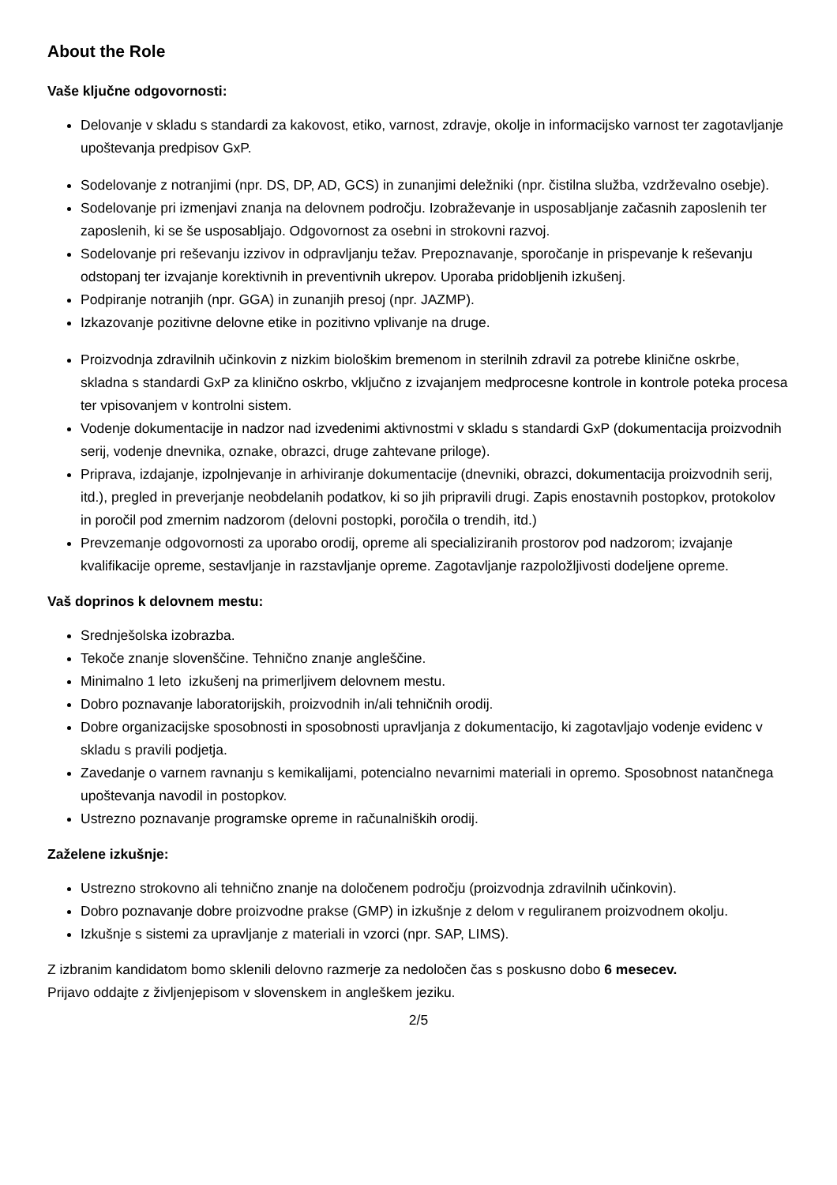About the Role
Vaše ključne odgovornosti:
Delovanje v skladu s standardi za kakovost, etiko, varnost, zdravje, okolje in informacijsko varnost ter zagotavljanje upoštevanja predpisov GxP.
Sodelovanje z notranjimi (npr. DS, DP, AD, GCS) in zunanjimi deležniki (npr. čistilna služba, vzdrževalno osebje).
Sodelovanje pri izmenjavi znanja na delovnem področju. Izobraževanje in usposabljanje začasnih zaposlenih ter zaposlenih, ki se še usposabljajo. Odgovornost za osebni in strokovni razvoj.
Sodelovanje pri reševanju izzivov in odpravljanju težav. Prepoznavanje, sporočanje in prispevanje k reševanju odstopanj ter izvajanje korektivnih in preventivnih ukrepov. Uporaba pridobljenih izkušenj.
Podpiranje notranjih (npr. GGA) in zunanjih presoj (npr. JAZMP).
Izkazovanje pozitivne delovne etike in pozitivno vplivanje na druge.
Proizvodnja zdravilnih učinkovin z nizkim biološkim bremenom in sterilnih zdravil za potrebe klinične oskrbe, skladna s standardi GxP za klinično oskrbo, vključno z izvajanjem medprocesne kontrole in kontrole poteka procesa ter vpisovanjem v kontrolni sistem.
Vodenje dokumentacije in nadzor nad izvedenimi aktivnostmi v skladu s standardi GxP (dokumentacija proizvodnih serij, vodenje dnevnika, oznake, obrazci, druge zahtevane priloge).
Priprava, izdajanje, izpolnjevanje in arhiviranje dokumentacije (dnevniki, obrazci, dokumentacija proizvodnih serij, itd.), pregled in preverjanje neobdelanih podatkov, ki so jih pripravili drugi. Zapis enostavnih postopkov, protokolov in poročil pod zmernim nadzorom (delovni postopki, poročila o trendih, itd.)
Prevzemanje odgovornosti za uporabo orodij, opreme ali specializiranih prostorov pod nadzorom; izvajanje kvalifikacije opreme, sestavljanje in razstavljanje opreme. Zagotavljanje razpoložljivosti dodeljene opreme.
Vaš doprinos k delovnem mestu:
Srednješolska izobrazba.
Tekoče znanje slovenščine. Tehnično znanje angleščine.
Minimalno 1 leto izkušenj na primerljivem delovnem mestu.
Dobro poznavanje laboratorijskih, proizvodnih in/ali tehničnih orodij.
Dobre organizacijske sposobnosti in sposobnosti upravljanja z dokumentacijo, ki zagotavljajo vodenje evidenc v skladu s pravili podjetja.
Zavedanje o varnem ravnanju s kemikalijami, potencialno nevarnimi materiali in opremo. Sposobnost natančnega upoštevanja navodil in postopkov.
Ustrezno poznavanje programske opreme in računalniških orodij.
Zaželene izkušnje:
Ustrezno strokovno ali tehnično znanje na določenem področju (proizvodnja zdravilnih učinkovin).
Dobro poznavanje dobre proizvodne prakse (GMP) in izkušnje z delom v reguliranem proizvodnem okolju.
Izkušnje s sistemi za upravljanje z materiali in vzorci (npr. SAP, LIMS).
Z izbranim kandidatom bomo sklenili delovno razmerje za nedoločen čas s poskusno dobo 6 mesecev.
Prijavo oddajte z življenjepisom v slovenskem in angleškem jeziku.
2/5